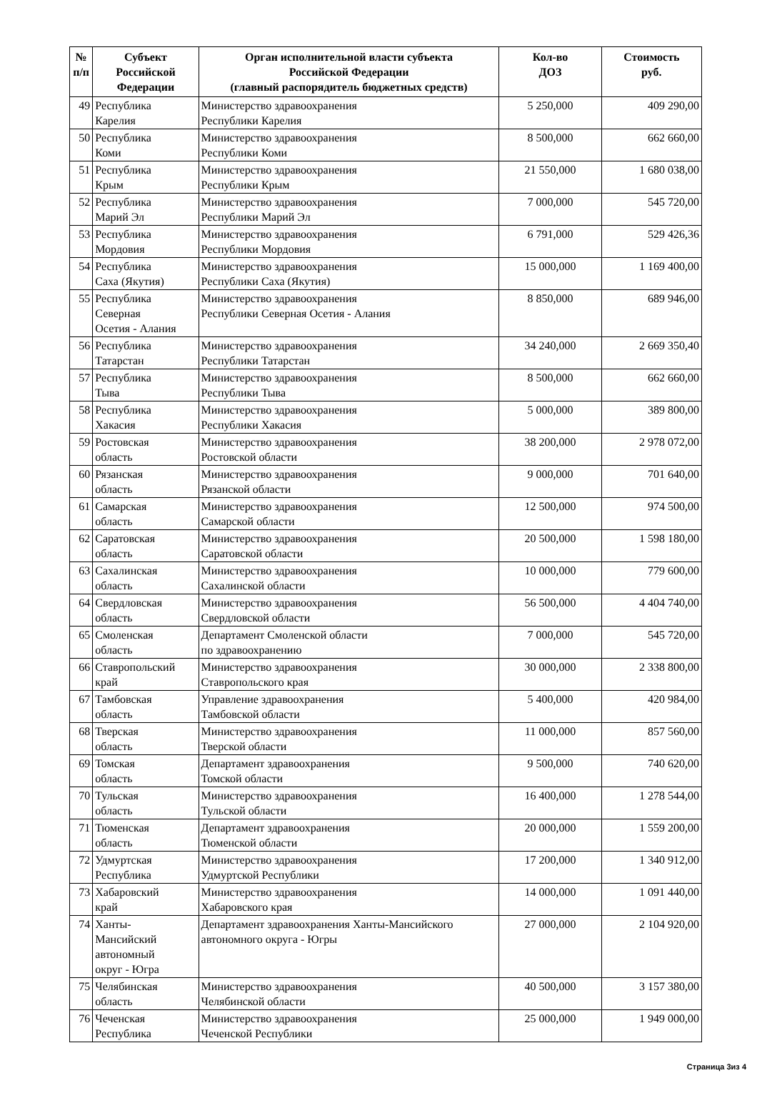| № п/п | Субъект Российской Федерации | Орган исполнительной власти субъекта Российской Федерации (главный распорядитель бюджетных средств) | Кол-во ДОЗ | Стоимость руб. |
| --- | --- | --- | --- | --- |
| 49 | Республика Карелия | Министерство здравоохранения Республики Карелия | 5 250,000 | 409 290,00 |
| 50 | Республика Коми | Министерство здравоохранения Республики Коми | 8 500,000 | 662 660,00 |
| 51 | Республика Крым | Министерство здравоохранения Республики Крым | 21 550,000 | 1 680 038,00 |
| 52 | Республика Марий Эл | Министерство здравоохранения Республики Марий Эл | 7 000,000 | 545 720,00 |
| 53 | Республика Мордовия | Министерство здравоохранения Республики Мордовия | 6 791,000 | 529 426,36 |
| 54 | Республика Саха (Якутия) | Министерство здравоохранения Республики Саха (Якутия) | 15 000,000 | 1 169 400,00 |
| 55 | Республика Северная Осетия - Алания | Министерство здравоохранения Республики Северная Осетия - Алания | 8 850,000 | 689 946,00 |
| 56 | Республика Татарстан | Министерство здравоохранения Республики Татарстан | 34 240,000 | 2 669 350,40 |
| 57 | Республика Тыва | Министерство здравоохранения Республики Тыва | 8 500,000 | 662 660,00 |
| 58 | Республика Хакасия | Министерство здравоохранения Республики Хакасия | 5 000,000 | 389 800,00 |
| 59 | Ростовская область | Министерство здравоохранения Ростовской области | 38 200,000 | 2 978 072,00 |
| 60 | Рязанская область | Министерство здравоохранения Рязанской области | 9 000,000 | 701 640,00 |
| 61 | Самарская область | Министерство здравоохранения Самарской области | 12 500,000 | 974 500,00 |
| 62 | Саратовская область | Министерство здравоохранения Саратовской области | 20 500,000 | 1 598 180,00 |
| 63 | Сахалинская область | Министерство здравоохранения Сахалинской области | 10 000,000 | 779 600,00 |
| 64 | Свердловская область | Министерство здравоохранения Свердловской области | 56 500,000 | 4 404 740,00 |
| 65 | Смоленская область | Департамент Смоленской области по здравоохранению | 7 000,000 | 545 720,00 |
| 66 | Ставропольский край | Министерство здравоохранения Ставропольского края | 30 000,000 | 2 338 800,00 |
| 67 | Тамбовская область | Управление здравоохранения Тамбовской области | 5 400,000 | 420 984,00 |
| 68 | Тверская область | Министерство здравоохранения Тверской области | 11 000,000 | 857 560,00 |
| 69 | Томская область | Департамент здравоохранения Томской области | 9 500,000 | 740 620,00 |
| 70 | Тульская область | Министерство здравоохранения Тульской области | 16 400,000 | 1 278 544,00 |
| 71 | Тюменская область | Департамент здравоохранения Тюменской области | 20 000,000 | 1 559 200,00 |
| 72 | Удмуртская Республика | Министерство здравоохранения Удмуртской Республики | 17 200,000 | 1 340 912,00 |
| 73 | Хабаровский край | Министерство здравоохранения Хабаровского края | 14 000,000 | 1 091 440,00 |
| 74 | Ханты- Мансийский автономный округ - Югра | Департамент здравоохранения Ханты-Мансийского автономного округа - Югры | 27 000,000 | 2 104 920,00 |
| 75 | Челябинская область | Министерство здравоохранения Челябинской области | 40 500,000 | 3 157 380,00 |
| 76 | Чеченская Республика | Министерство здравоохранения Чеченской Республики | 25 000,000 | 1 949 000,00 |
Страница 3из 4